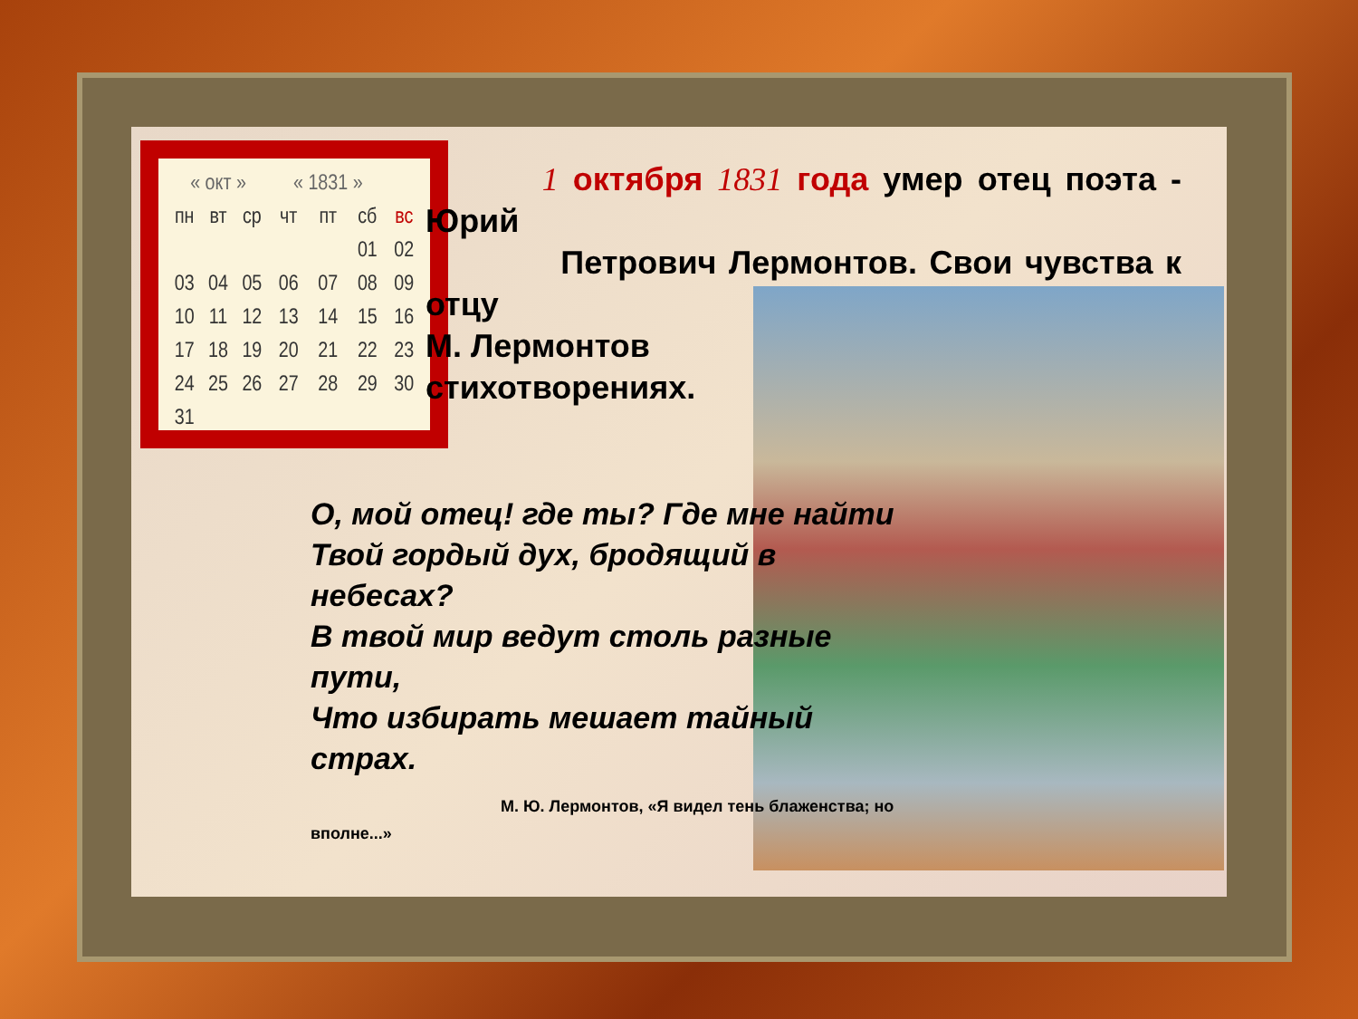| « окт » | | | « 1831 » | | | |
| пн | вт | ср | чт | пт | сб | вс |
| | | | | | 01 | 02 |
| 03 | 04 | 05 | 06 | 07 | 08 | 09 |
| 10 | 11 | 12 | 13 | 14 | 15 | 16 |
| 17 | 18 | 19 | 20 | 21 | 22 | 23 |
| 24 | 25 | 26 | 27 | 28 | 29 | 30 |
| 31 | | | | | | |
1 октября 1831 года умер отец поэта - Юрий
Петрович Лермонтов. Свои чувства к отцу
М. Лермонтов
стихотворениях.
О, мой отец! где ты? Где мне найти
Твой гордый дух, бродящий в
небесах?
В твой мир ведут столь разные
пути,
Что избирать мешает тайный
страх.
М. Ю. Лермонтов, «Я видел тень блаженства; но
вполне...»